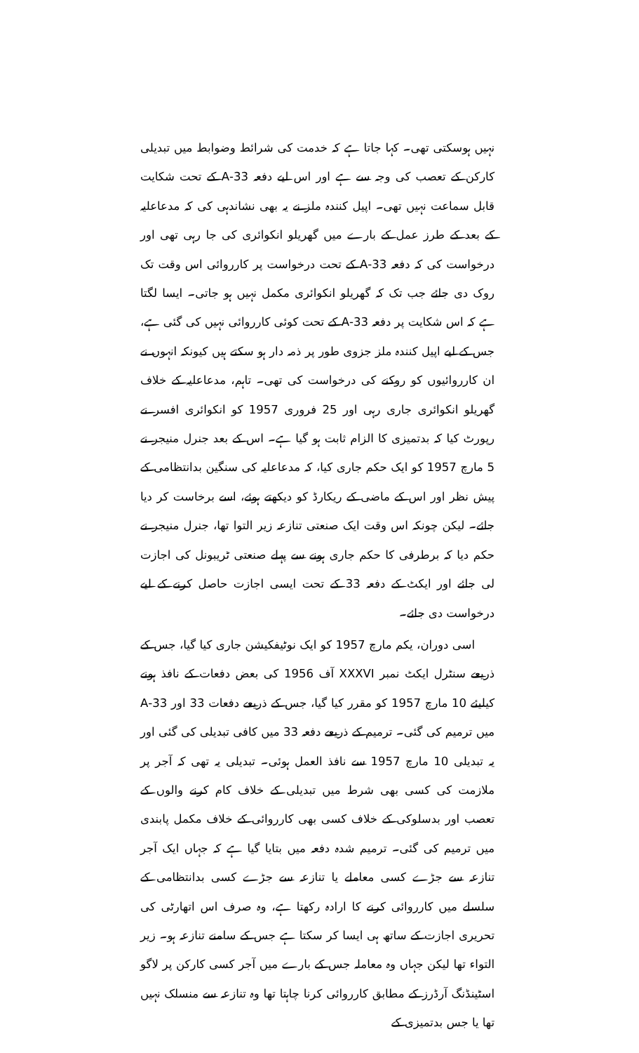نہیں ہوسکتی تھی۔ کہا جاتا ہے کہ خدمت کی شرائط وضوابط میں تبدیلی کارکن کے تعصب کی وجہ سے ہے اور اس لیے دفعہ 33-A کے تحت شکایت قابل سماعت نہیں تھی۔ اپیل کنندہ ملز نے یہ بھی نشاندہی کی کہ مدعاعلیہ کے بعد کے طرز عمل کے بارے میں گھریلو انکوائری کی جا رہی تھی اور درخواست کی کہ دفعہ 33-A کے تحت درخواست پر کارروائی اس وقت تک روک دی جائے جب تک کہ گھریلو انکوائری مکمل نہیں ہو جاتی۔ ایسا لگتا ہے کہ اس شکایت پر دفعہ 33-A کے تحت کوئی کارروائی نہیں کی گئی ہے، جس کے لیے اپیل کنندہ ملز جزوی طور پر ذمہ دار ہو سکتے ہیں کیونکہ انہوں نے ان کارروائیوں کو روکنے کی درخواست کی تھی۔ تاہم، مدعاعلیہ کے خلاف گھریلو انکوائری جاری رہی اور 25 فروری 1957 کو انکوائری افسر نے رپورٹ کیا کہ بدتمیزی کا الزام ثابت ہو گیا ہے۔ اس کے بعد جنرل منیجر نے 5 مارچ 1957 کو ایک حکم جاری کیا، کہ مدعاعلیہ کی سنگین بدانتظامی کے پیش نظر اور اس کے ماضی کے ریکارڈ کو دیکھتے ہوئے، اسے برخاست کر دیا جائے۔ لیکن چونکہ اس وقت ایک صنعتی تنازعہ زیر التوا تھا، جنرل منیجر نے حکم دیا کہ برطرفی کا حکم جاری ہونے سے پہلے صنعتی ٹریبونل کی اجازت لی جائے اور ایکٹ کے دفعہ 33 کے تحت ایسی اجازت حاصل کرنے کے لیے درخواست دی جائے۔
اسی دوران، یکم مارچ 1957 کو ایک نوٹیفکیشن جاری کیا گیا، جس کے ذریعے سنٹرل ایکٹ نمبر XXXVI آف 1956 کی بعض دفعات کے نافذ ہونے کیلیئے 10 مارچ 1957 کو مقرر کیا گیا، جس کے ذریعے دفعات 33 اور 33-A میں ترمیم کی گئی۔ ترمیم کے ذریعے دفعہ 33 میں کافی تبدیلی کی گئی اور یہ تبدیلی 10 مارچ 1957 سے نافذ العمل ہوئی۔ تبدیلی یہ تھی کہ آجر پر ملازمت کی کسی بھی شرط میں تبدیلی کے خلاف کام کرنے والوں کے تعصب اور بدسلوکی کے خلاف کسی بھی کارروائی کے خلاف مکمل پابندی میں ترمیم کی گئی۔ ترمیم شدہ دفعہ میں بتایا گیا ہے کہ جہاں ایک آجر تنازعہ سے جڑے کسی معاملے یا تنازعہ سے جڑے کسی بدانتظامی کے سلسلے میں کارروائی کرنے کا ارادہ رکھتا ہے، وہ صرف اس اتھارٹی کی تحریری اجازت کے ساتھ ہی ایسا کر سکتا ہے جس کے سامنے تنازعہ ہو۔ زیر التواء تھا لیکن جہاں وہ معاملہ جس کے بارے میں آجر کسی کارکن پر لاگو اسٹینڈنگ آرڈرز کے مطابق کارروائی کرنا چاہتا تھا وہ تنازعہ سے منسلک نہیں تھا یا جس بدتمیزی کے